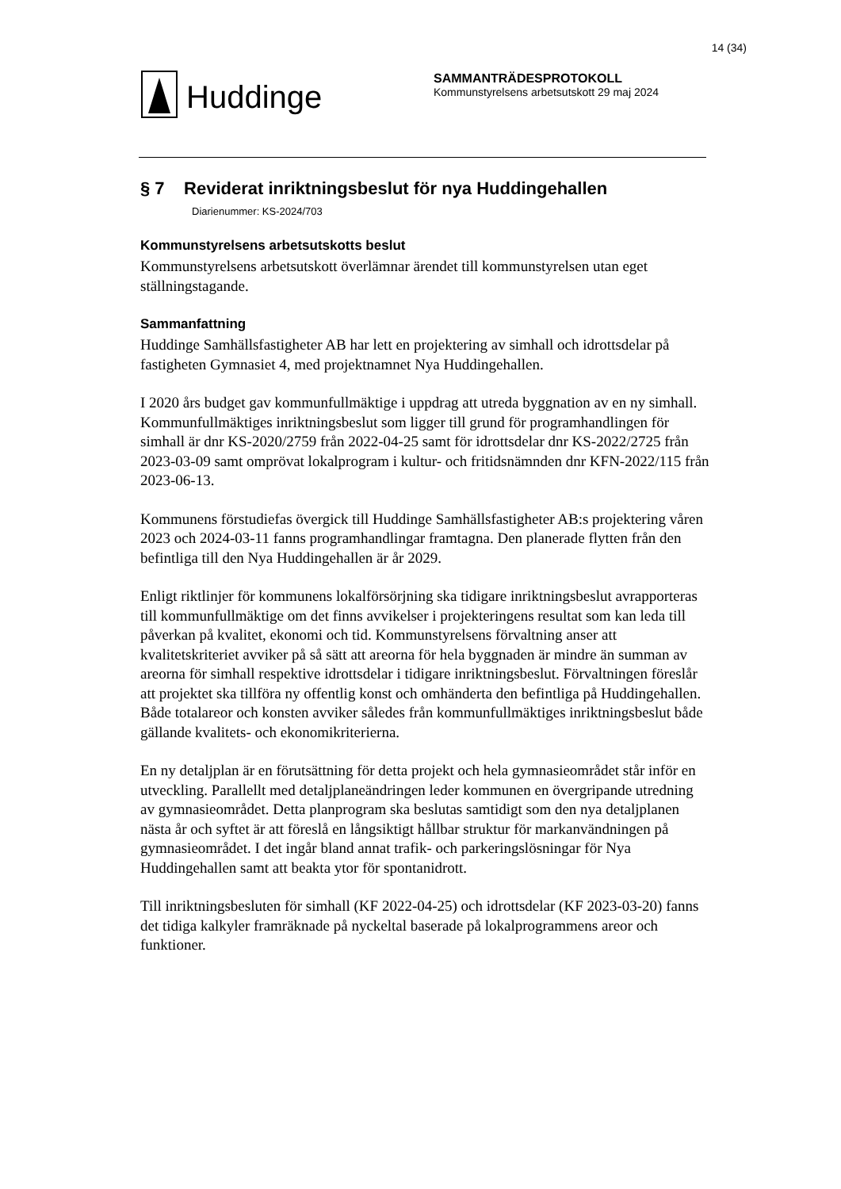14 (34)
Huddinge
SAMMANTRÄDESPROTOKOLL
Kommunstyrelsens arbetsutskott 29 maj 2024
§ 7 Reviderat inriktningsbeslut för nya Huddingehallen
Diarienummer: KS-2024/703
Kommunstyrelsens arbetsutskotts beslut
Kommunstyrelsens arbetsutskott överlämnar ärendet till kommunstyrelsen utan eget ställningstagande.
Sammanfattning
Huddinge Samhällsfastigheter AB har lett en projektering av simhall och idrottsdelar på fastigheten Gymnasiet 4, med projektnamnet Nya Huddingehallen.
I 2020 års budget gav kommunfullmäktige i uppdrag att utreda byggnation av en ny simhall. Kommunfullmäktiges inriktningsbeslut som ligger till grund för programhandlingen för simhall är dnr KS-2020/2759 från 2022-04-25 samt för idrottsdelar dnr KS-2022/2725 från 2023-03-09 samt omprövat lokalprogram i kultur- och fritidsnämnden dnr KFN-2022/115 från 2023-06-13.
Kommunens förstudiefas övergick till Huddinge Samhällsfastigheter AB:s projektering våren 2023 och 2024-03-11 fanns programhandlingar framtagna. Den planerade flytten från den befintliga till den Nya Huddingehallen är år 2029.
Enligt riktlinjer för kommunens lokalförsörjning ska tidigare inriktningsbeslut avrapporteras till kommunfullmäktige om det finns avvikelser i projekteringens resultat som kan leda till påverkan på kvalitet, ekonomi och tid. Kommunstyrelsens förvaltning anser att kvalitetskriteriet avviker på så sätt att areorna för hela byggnaden är mindre än summan av areorna för simhall respektive idrottsdelar i tidigare inriktningsbeslut. Förvaltningen föreslår att projektet ska tillföra ny offentlig konst och omhänderta den befintliga på Huddingehallen. Både totalareor och konsten avviker således från kommunfullmäktiges inriktningsbeslut både gällande kvalitets- och ekonomikriterierna.
En ny detaljplan är en förutsättning för detta projekt och hela gymnasieområdet står inför en utveckling. Parallellt med detaljplaneändringen leder kommunen en övergripande utredning av gymnasieområdet. Detta planprogram ska beslutas samtidigt som den nya detaljplanen nästa år och syftet är att föreslå en långsiktigt hållbar struktur för markanvändningen på gymnasieområdet. I det ingår bland annat trafik- och parkeringslösningar för Nya Huddingehallen samt att beakta ytor för spontanidrott.
Till inriktningsbesluten för simhall (KF 2022-04-25) och idrottsdelar (KF 2023-03-20) fanns det tidiga kalkyler framräknade på nyckeltal baserade på lokalprogrammens areor och funktioner.